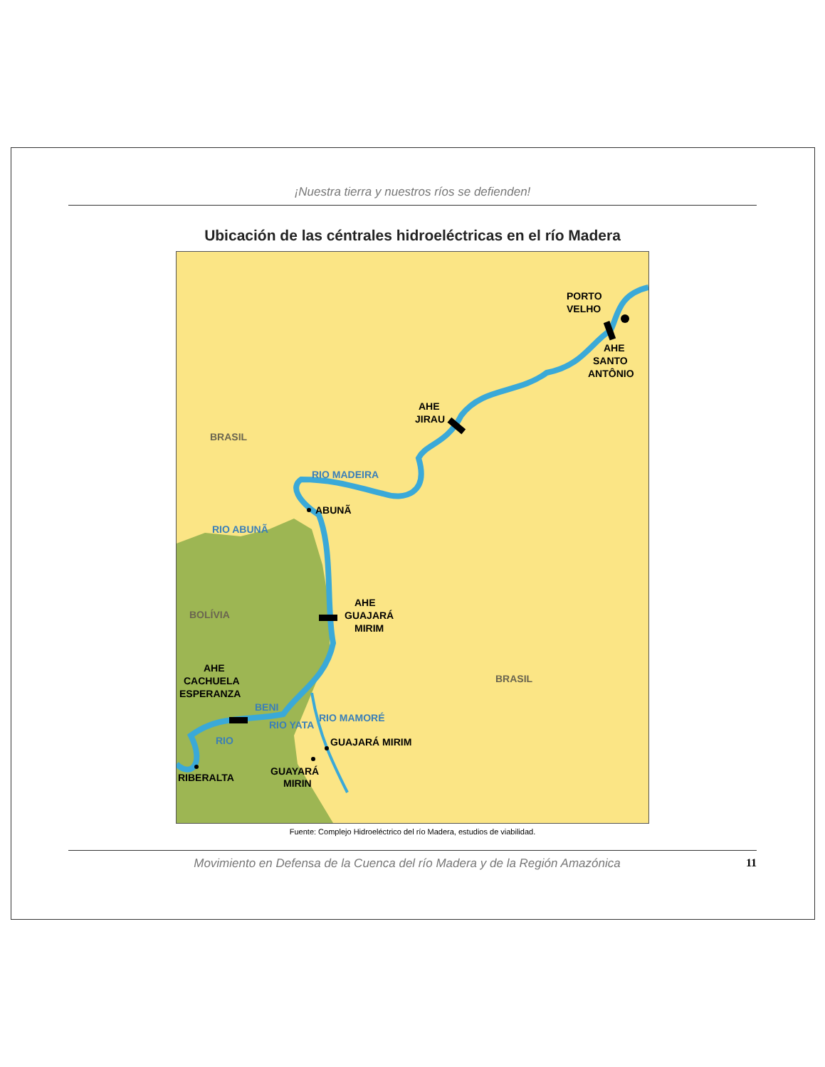¡Nuestra tierra y nuestros ríos se defienden!
Ubicación de las céntrales hidroeléctricas en el río Madera
PORTO
VELHO
AHE
SANTO
ANTÔNIO
AHE
JIRAU
BRASIL
ABUNÃ
BOLÍVIA
AHE
GUAJARÁ
MIRIM
BRASIL
AHE
CACHUELA
ESPERANZA
GUAJARÁ MIRIM
GUAYARÁ
MIRIN
RIBERALTA
RIO MADEIRA
RIO ABUNÃ
BENI
RIO
RIO YATA
RIO MAMORÉ
Fuente: Complejo Hidroeléctrico del río Madera, estudios de viabilidad.
Movimiento en Defensa de la Cuenca del río Madera y de la Región Amazónica 11